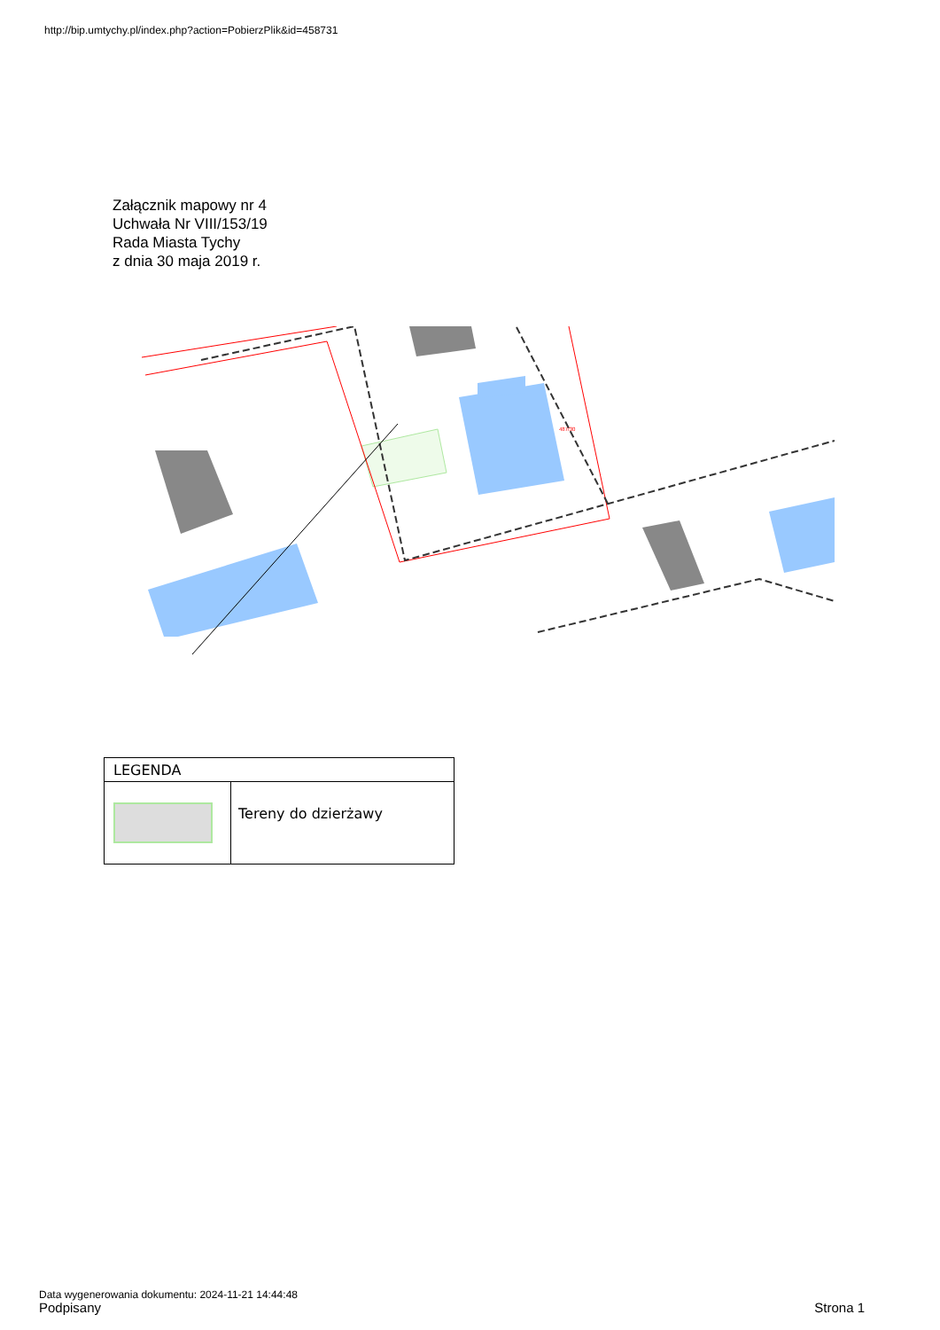http://bip.umtychy.pl/index.php?action=PobierzPlik&id=458731
Załącznik mapowy nr 4
Uchwała Nr VIII/153/19
Rada Miasta Tychy
z dnia 30 maja 2019 r.
487/30
| LEGENDA | |
| | Tereny do dzierżawy |
Data wygenerowania dokumentu: 2024-11-21 14:44:48
Podpisany Strona 1